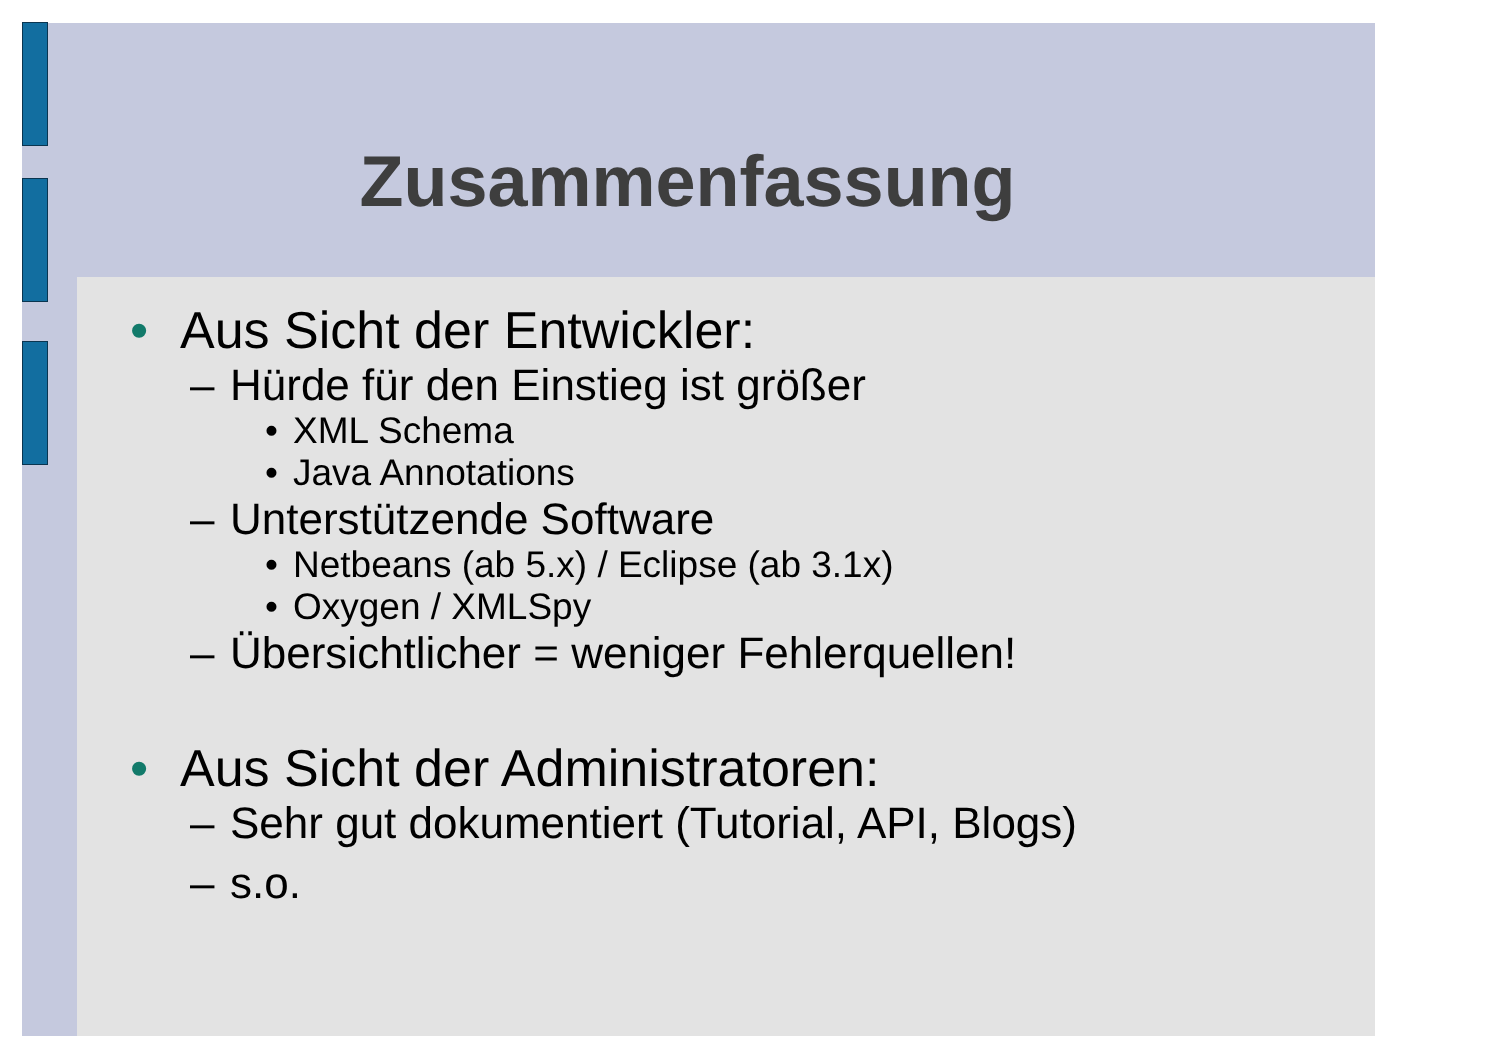Zusammenfassung
• Aus Sicht der Entwickler:
– Hürde für den Einstieg ist größer
• XML Schema
• Java Annotations
– Unterstützende Software
• Netbeans (ab 5.x) / Eclipse (ab 3.1x)
• Oxygen / XMLSpy
– Übersichtlicher = weniger Fehlerquellen!
• Aus Sicht der Administratoren:
– Sehr gut dokumentiert (Tutorial, API, Blogs)
– s.o.